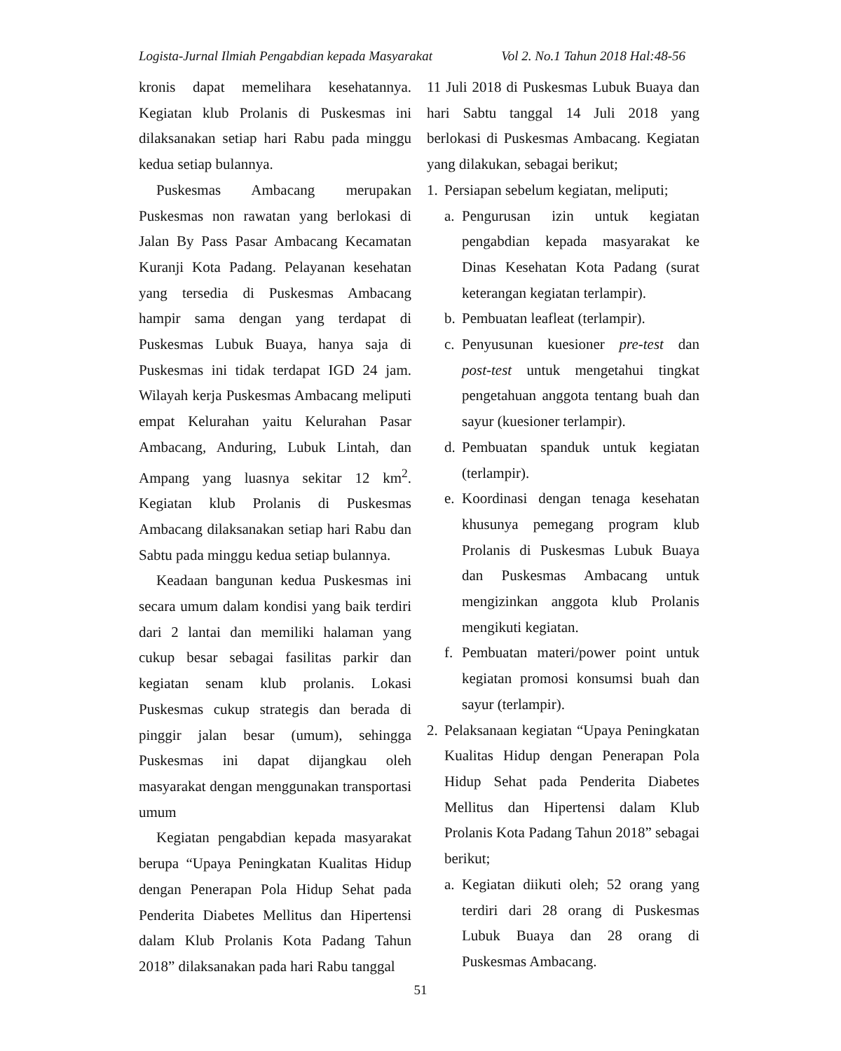Logista-Jurnal Ilmiah Pengabdian kepada Masyarakat Vol 2. No.1 Tahun 2018 Hal:48-56
kronis dapat memelihara kesehatannya. Kegiatan klub Prolanis di Puskesmas ini dilaksanakan setiap hari Rabu pada minggu kedua setiap bulannya.
Puskesmas Ambacang merupakan Puskesmas non rawatan yang berlokasi di Jalan By Pass Pasar Ambacang Kecamatan Kuranji Kota Padang. Pelayanan kesehatan yang tersedia di Puskesmas Ambacang hampir sama dengan yang terdapat di Puskesmas Lubuk Buaya, hanya saja di Puskesmas ini tidak terdapat IGD 24 jam. Wilayah kerja Puskesmas Ambacang meliputi empat Kelurahan yaitu Kelurahan Pasar Ambacang, Anduring, Lubuk Lintah, dan Ampang yang luasnya sekitar 12 km<sup>2</sup>. Kegiatan klub Prolanis di Puskesmas Ambacang dilaksanakan setiap hari Rabu dan Sabtu pada minggu kedua setiap bulannya.
Keadaan bangunan kedua Puskesmas ini secara umum dalam kondisi yang baik terdiri dari 2 lantai dan memiliki halaman yang cukup besar sebagai fasilitas parkir dan kegiatan senam klub prolanis. Lokasi Puskesmas cukup strategis dan berada di pinggir jalan besar (umum), sehingga Puskesmas ini dapat dijangkau oleh masyarakat dengan menggunakan transportasi umum
Kegiatan pengabdian kepada masyarakat berupa “Upaya Peningkatan Kualitas Hidup dengan Penerapan Pola Hidup Sehat pada Penderita Diabetes Mellitus dan Hipertensi dalam Klub Prolanis Kota Padang Tahun 2018” dilaksanakan pada hari Rabu tanggal
11 Juli 2018 di Puskesmas Lubuk Buaya dan hari Sabtu tanggal 14 Juli 2018 yang berlokasi di Puskesmas Ambacang. Kegiatan yang dilakukan, sebagai berikut;
1. Persiapan sebelum kegiatan, meliputi;
a. Pengurusan izin untuk kegiatan pengabdian kepada masyarakat ke Dinas Kesehatan Kota Padang (surat keterangan kegiatan terlampir).
b. Pembuatan leafleat (terlampir).
c. Penyusunan kuesioner pre-test dan post-test untuk mengetahui tingkat pengetahuan anggota tentang buah dan sayur (kuesioner terlampir).
d. Pembuatan spanduk untuk kegiatan (terlampir).
e. Koordinasi dengan tenaga kesehatan khusunya pemegang program klub Prolanis di Puskesmas Lubuk Buaya dan Puskesmas Ambacang untuk mengizinkan anggota klub Prolanis mengikuti kegiatan.
f. Pembuatan materi/power point untuk kegiatan promosi konsumsi buah dan sayur (terlampir).
2. Pelaksanaan kegiatan “Upaya Peningkatan Kualitas Hidup dengan Penerapan Pola Hidup Sehat pada Penderita Diabetes Mellitus dan Hipertensi dalam Klub Prolanis Kota Padang Tahun 2018” sebagai berikut;
a. Kegiatan diikuti oleh; 52 orang yang terdiri dari 28 orang di Puskesmas Lubuk Buaya dan 28 orang di Puskesmas Ambacang.
51